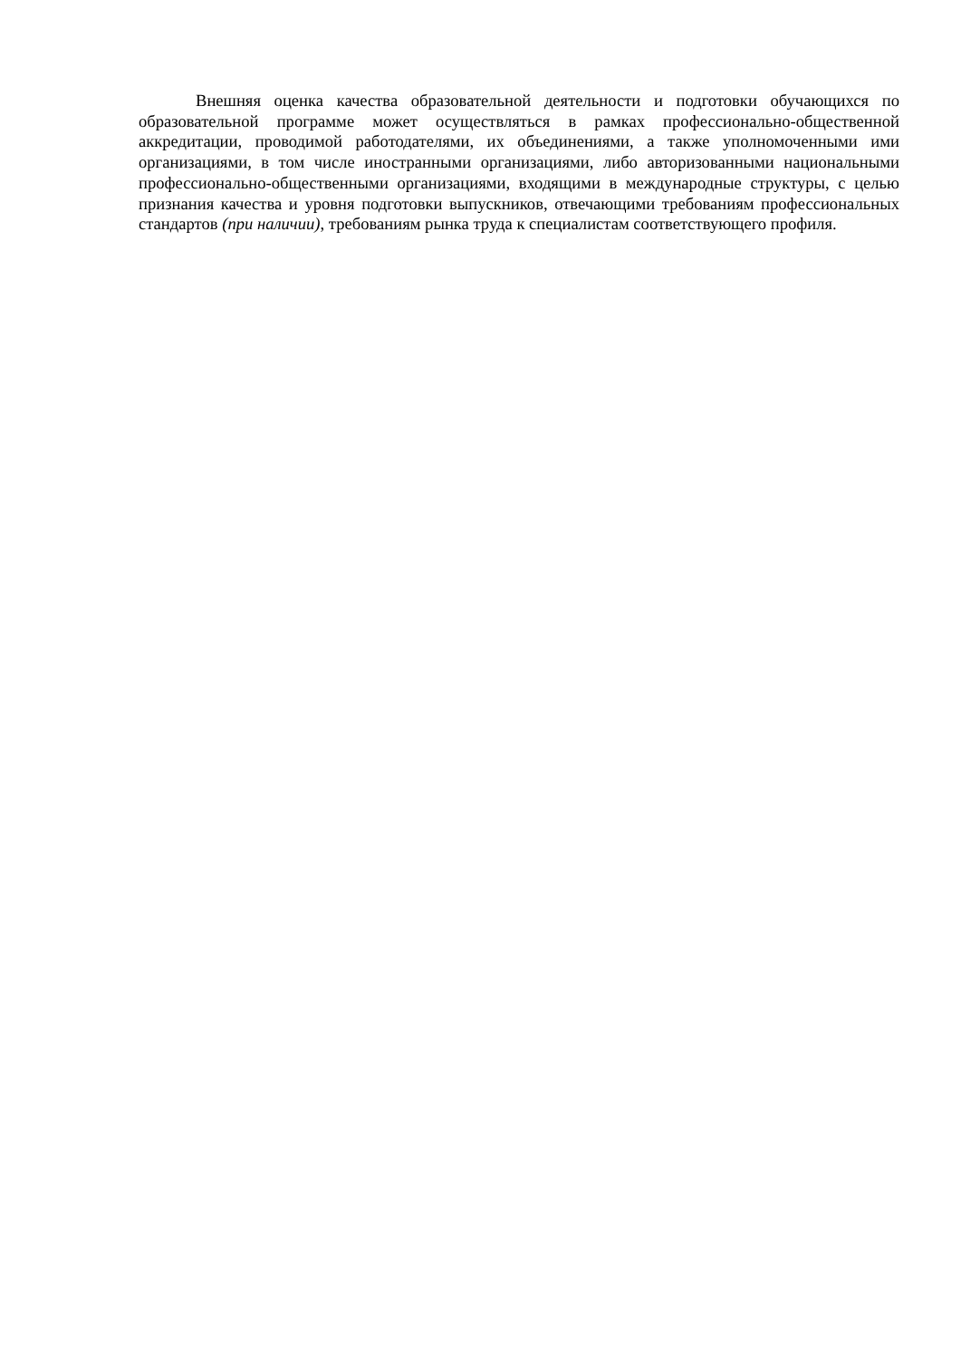Внешняя оценка качества образовательной деятельности и подготовки обучающихся по образовательной программе может осуществляться в рамках профессионально-общественной аккредитации, проводимой работодателями, их объединениями, а также уполномоченными ими организациями, в том числе иностранными организациями, либо авторизованными национальными профессионально-общественными организациями, входящими в международные структуры, с целью признания качества и уровня подготовки выпускников, отвечающими требованиям профессиональных стандартов (при наличии), требованиям рынка труда к специалистам соответствующего профиля.